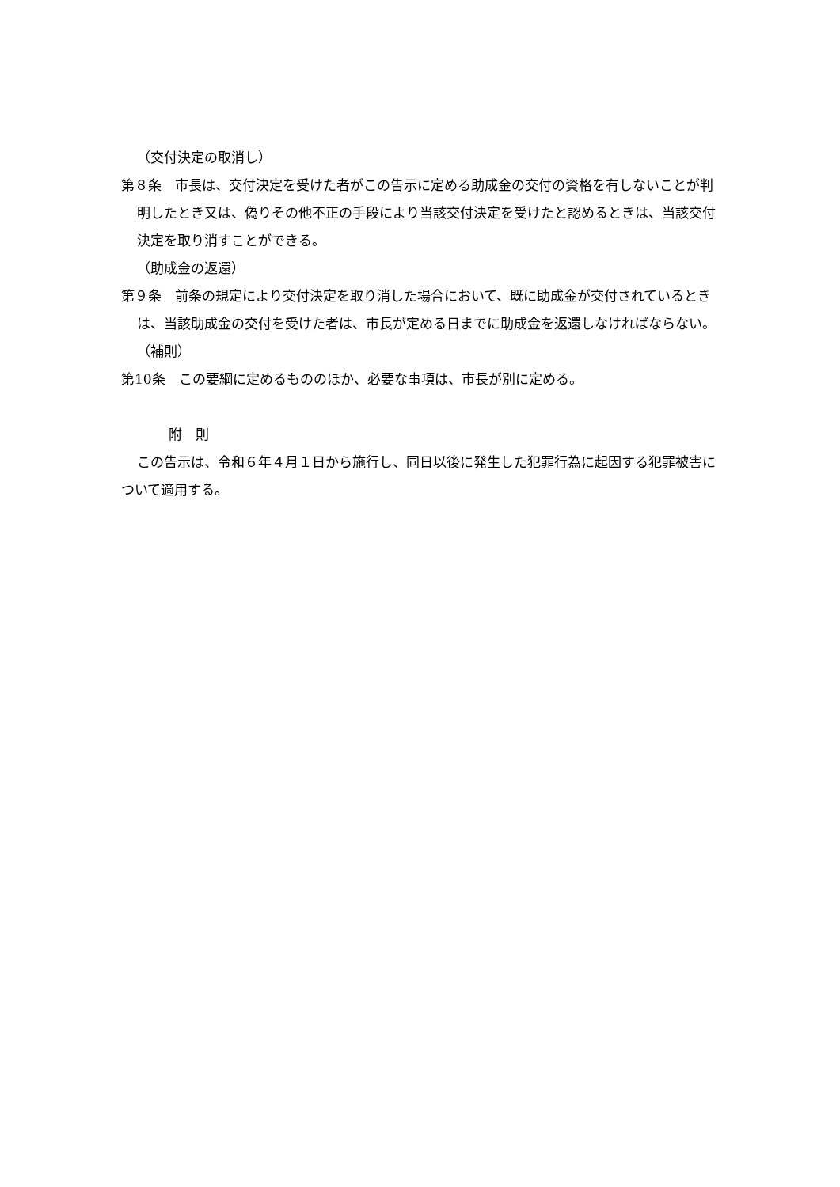（交付決定の取消し）
第８条　市長は、交付決定を受けた者がこの告示に定める助成金の交付の資格を有しないことが判明したとき又は、偽りその他不正の手段により当該交付決定を受けたと認めるときは、当該交付決定を取り消すことができる。
（助成金の返還）
第９条　前条の規定により交付決定を取り消した場合において、既に助成金が交付されているときは、当該助成金の交付を受けた者は、市長が定める日までに助成金を返還しなければならない。
（補則）
第10条　この要綱に定めるもののほか、必要な事項は、市長が別に定める。
附　則
この告示は、令和６年４月１日から施行し、同日以後に発生した犯罪行為に起因する犯罪被害について適用する。